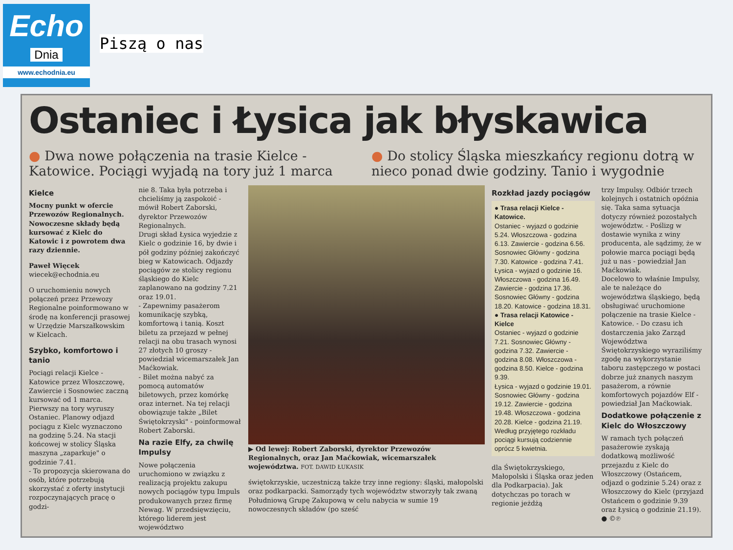Echo
Dnia
www.echodnia.eu
Piszą o nas
Ostaniec i Łysica jak błyskawica
● Dwa nowe połączenia na trasie Kielce - Katowice. Pociągi wyjadą na tory już 1 marca
● Do stolicy Śląska mieszkańcy regionu dotrą w nieco ponad dwie godziny. Tanio i wygodnie
Kielce
Mocny punkt w ofercie Przewozów Regionalnych. Nowoczesne składy będą kursować z Kielc do Katowic i z powrotem dwa razy dziennie.
Paweł Więcek
wiecek@echodnia.eu
O uruchomieniu nowych połączeń przez Przewozy Regionalne poinformowano w środę na konferencji prasowej w Urzędzie Marszałkowskim w Kielcach.
Szybko, komfortowo i tanio
Pociągi relacji Kielce - Katowice przez Włoszczowę, Zawiercie i Sosnowiec zaczną kursować od 1 marca. Pierwszy na tory wyruszy Ostaniec. Planowy odjazd pociągu z Kielc wyznaczono na godzinę 5.24. Na stacji końcowej w stolicy Śląska maszyna „zaparkuje" o godzinie 7.41.
- To propozycja skierowana do osób, które potrzebują skorzystać z oferty instytucji rozpoczynających pracę o godzi-
nie 8. Taka była potrzeba i chcieliśmy ją zaspokoić - mówił Robert Zaborski, dyrektor Przewozów Regionalnych.
Drugi skład Łysica wyjedzie z Kielc o godzinie 16, by dwie i pół godziny później zakończyć bieg w Katowicach. Odjazdy pociągów ze stolicy regionu śląskiego do Kielc zaplanowano na godziny 7.21 oraz 19.01.
- Zapewnimy pasażerom komunikację szybką, komfortową i tanią. Koszt biletu za przejazd w pełnej relacji na obu trasach wynosi 27 złotych 10 groszy - powiedział wicemarszałek Jan Maćkowiak.
- Bilet można nabyć za pomocą automatów biletowych, przez komórkę oraz internet. Na tej relacji obowiązuje także „Bilet Świętokrzyski" - poinformował Robert Zaborski.
Na razie Elfy, za chwilę Impulsy
Nowe połączenia uruchomiono w związku z realizacją projektu zakupu nowych pociągów typu Impuls produkowanych przez firmę Newag. W przedsięwzięciu, którego liderem jest województwo
▶ Od lewej: Robert Zaborski, dyrektor Przewozów Regionalnych, oraz Jan Maćkowiak, wicemarszałek województwa. FOT. DAWID ŁUKASIK
świętokrzyskie, uczestniczą także trzy inne regiony: śląski, małopolski oraz podkarpacki. Samorządy tych województw stworzyły tak zwaną Południową Grupę Zakupową w celu nabycia w sumie 19 nowoczesnych składów (po sześć
Rozkład jazdy pociągów
● Trasa relacji Kielce - Katowice.
Ostaniec - wyjazd o godzinie 5.24. Włoszczowa - godzina 6.13. Zawiercie - godzina 6.56. Sosnowiec Główny - godzina 7.30. Katowice - godzina 7.41.
Łysica - wyjazd o godzinie 16. Włoszczowa - godzina 16.49. Zawiercie - godzina 17.36. Sosnowiec Główny - godzina 18.20. Katowice - godzina 18.31.
● Trasa relacji Katowice - Kielce
Ostaniec - wyjazd o godzinie 7.21. Sosnowiec Główny - godzina 7.32. Zawiercie - godzina 8.08. Włoszczowa - godzina 8.50. Kielce - godzina 9.39.
Łysica - wyjazd o godzinie 19.01. Sosnowiec Główny - godzina 19.12. Zawiercie - godzina 19.48. Włoszczowa - godzina 20.28. Kielce - godzina 21.19.
Według przyjętego rozkładu pociągi kursują codziennie oprócz 5 kwietnia.
dla Świętokrzyskiego, Małopolski i Śląska oraz jeden dla Podkarpacia). Jak dotychczas po torach w regionie jeżdżą
trzy Impulsy. Odbiór trzech kolejnych i ostatnich opóźnia się. Taka sama sytuacja dotyczy również pozostałych województw. - Poślizg w dostawie wynika z winy producenta, ale sądzimy, że w połowie marca pociągi będą już u nas - powiedział Jan Maćkowiak.
Docelowo to właśnie Impulsy, ale te należące do województwa śląskiego, będą obsługiwać uruchomione połączenie na trasie Kielce - Katowice. - Do czasu ich dostarczenia jako Zarząd Województwa Świętokrzyskiego wyraziliśmy zgodę na wykorzystanie taboru zastępczego w postaci dobrze już znanych naszym pasażerom, a równie komfortowych pojazdów Elf - powiedział Jan Maćkowiak.
Dodatkowe połączenie z Kielc do Włoszczowy
W ramach tych połączeń pasażerowie zyskają dodatkową możliwość przejazdu z Kielc do Włoszczowy (Ostańcem, odjazd o godzinie 5.24) oraz z Włoszczowy do Kielc (przyjazd Ostańcem o godzinie 9.39 oraz Łysicą o godzinie 21.19). ● ©℗